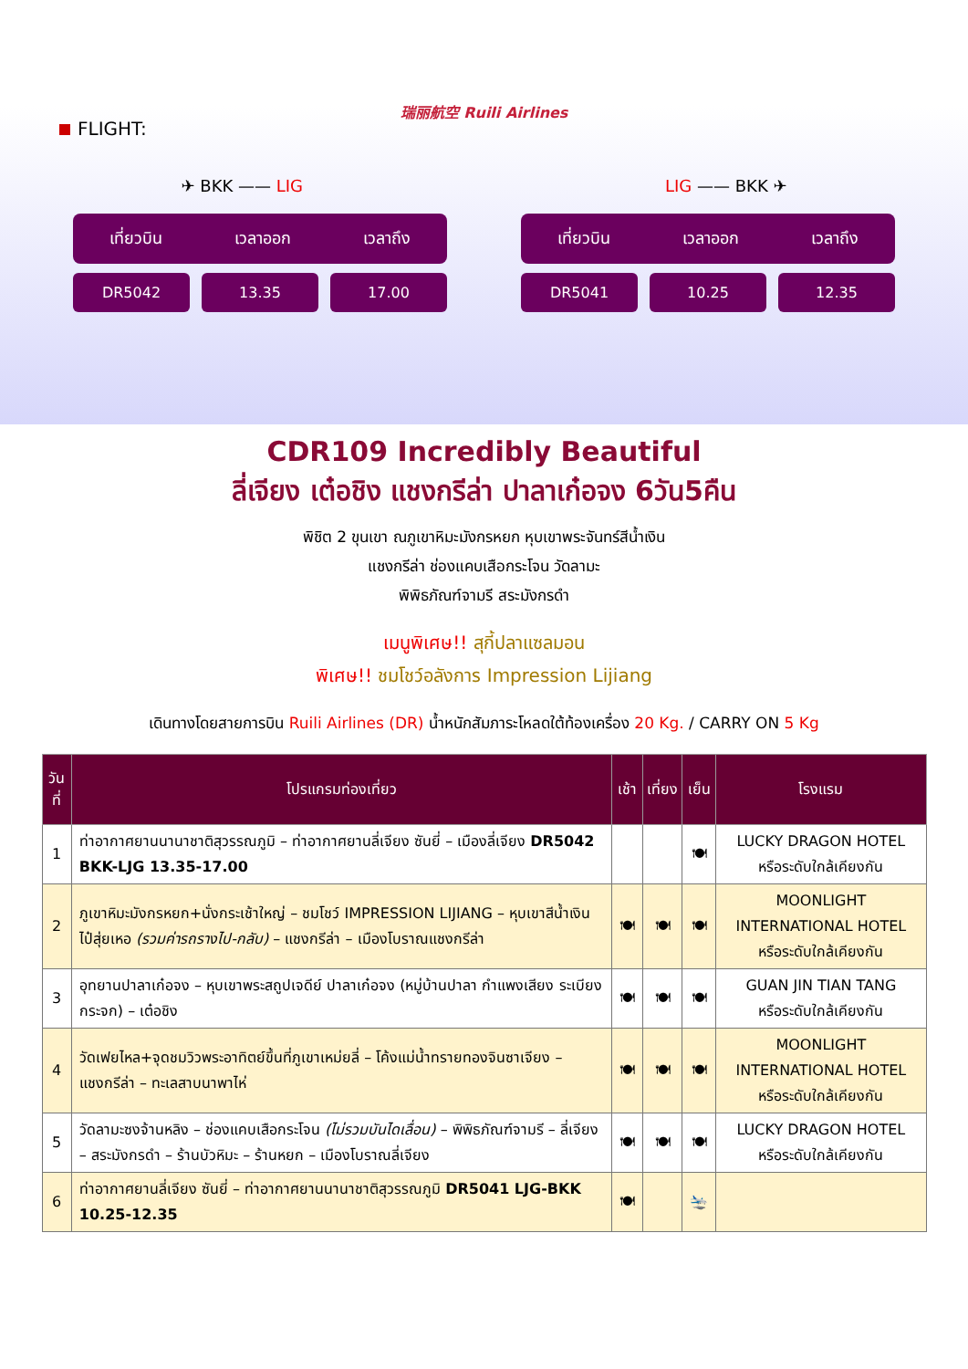瑞丽航空 Ruili Airlines
FLIGHT:
✈ BKK —— LIG LIG —— BKK ✈
เที่ยวบิน เวลาออก เวลาถึง
DR5042 13.35 17.00
เที่ยวบิน เวลาออก เวลาถึง
DR5041 10.25 12.35
CDR109 Incredibly Beautiful
ลี่เจียง เต๋อชิง แชงกรีล่า ปาลาเก๋อจง 6วัน5คืน
พิชิต 2 ขุนเขา ณภูเขาหิมะมังกรหยก หุบเขาพระจันทร์สีน้ำเงิน
แชงกรีล่า ช่องแคบเสือกระโจน วัดลามะ
พิพิธภัณฑ์จามรี สระมังกรดำ
เมนูพิเศษ!! สุกี้ปลาแซลมอน
พิเศษ!! ชมโชว์อลังการ Impression Lijiang
เดินทางโดยสายการบิน Ruili Airlines (DR) น้ำหนักสัมภาระโหลดใต้ท้องเครื่อง 20 Kg. / CARRY ON 5 Kg
| วันที่ | โปรแกรมท่องเที่ยว | เช้า | เที่ยง | เย็น | โรงแรม |
| --- | --- | --- | --- | --- | --- |
| 1 | ท่าอากาศยานนานาชาติสุวรรณภูมิ – ท่าอากาศยานลี่เจียง ซันยี่ – เมืองลี่เจียง DR5042 BKK-LJG 13.35-17.00 | | | 🍽 | LUCKY DRAGON HOTEL หรือระดับใกล้เคียงกัน |
| 2 | ภูเขาหิมะมังกรหยก+นั่งกระเช้าใหญ่ – ชมโชว์ IMPRESSION LIJIANG – หุบเขาสีน้ำเงิน ไป๋สุ่ยเหอ (รวมค่ารถรางไป-กลับ) – แชงกรีล่า – เมืองโบราณแชงกรีล่า | 🍽 | 🍽 | 🍽 | MOONLIGHT INTERNATIONAL HOTEL หรือระดับใกล้เคียงกัน |
| 3 | อุทยานปาลาเก๋อจง – หุบเขาพระสถูปเจดีย์ ปาลาเก๋อจง (หมู่บ้านปาลา กำแพงเสียง ระเบียงกระจก) – เต๋อชิง | 🍽 | 🍽 | 🍽 | GUAN JIN TIAN TANG หรือระดับใกล้เคียงกัน |
| 4 | วัดเฟยไหล+จุดชมวิวพระอาทิตย์ขึ้นที่ภูเขาเหม่ยลี่ – โค้งแม่น้ำทรายทองจินซาเจียง – แชงกรีล่า – ทะเลสาบนาพาไห่ | 🍽 | 🍽 | 🍽 | MOONLIGHT INTERNATIONAL HOTEL หรือระดับใกล้เคียงกัน |
| 5 | วัดลามะซงจ้านหลิง – ช่องแคบเสือกระโจน (ไม่รวมบันไดเลื่อน) – พิพิธภัณฑ์จามรี – ลี่เจียง – สระมังกรดำ – ร้านบัวหิมะ – ร้านหยก – เมืองโบราณลี่เจียง | 🍽 | 🍽 | 🍽 | LUCKY DRAGON HOTEL หรือระดับใกล้เคียงกัน |
| 6 | ท่าอากาศยานลี่เจียง ซันยี่ – ท่าอากาศยานนานาชาติสุวรรณภูมิ DR5041 LJG-BKK 10.25-12.35 | 🍽 | | 🛬 | |